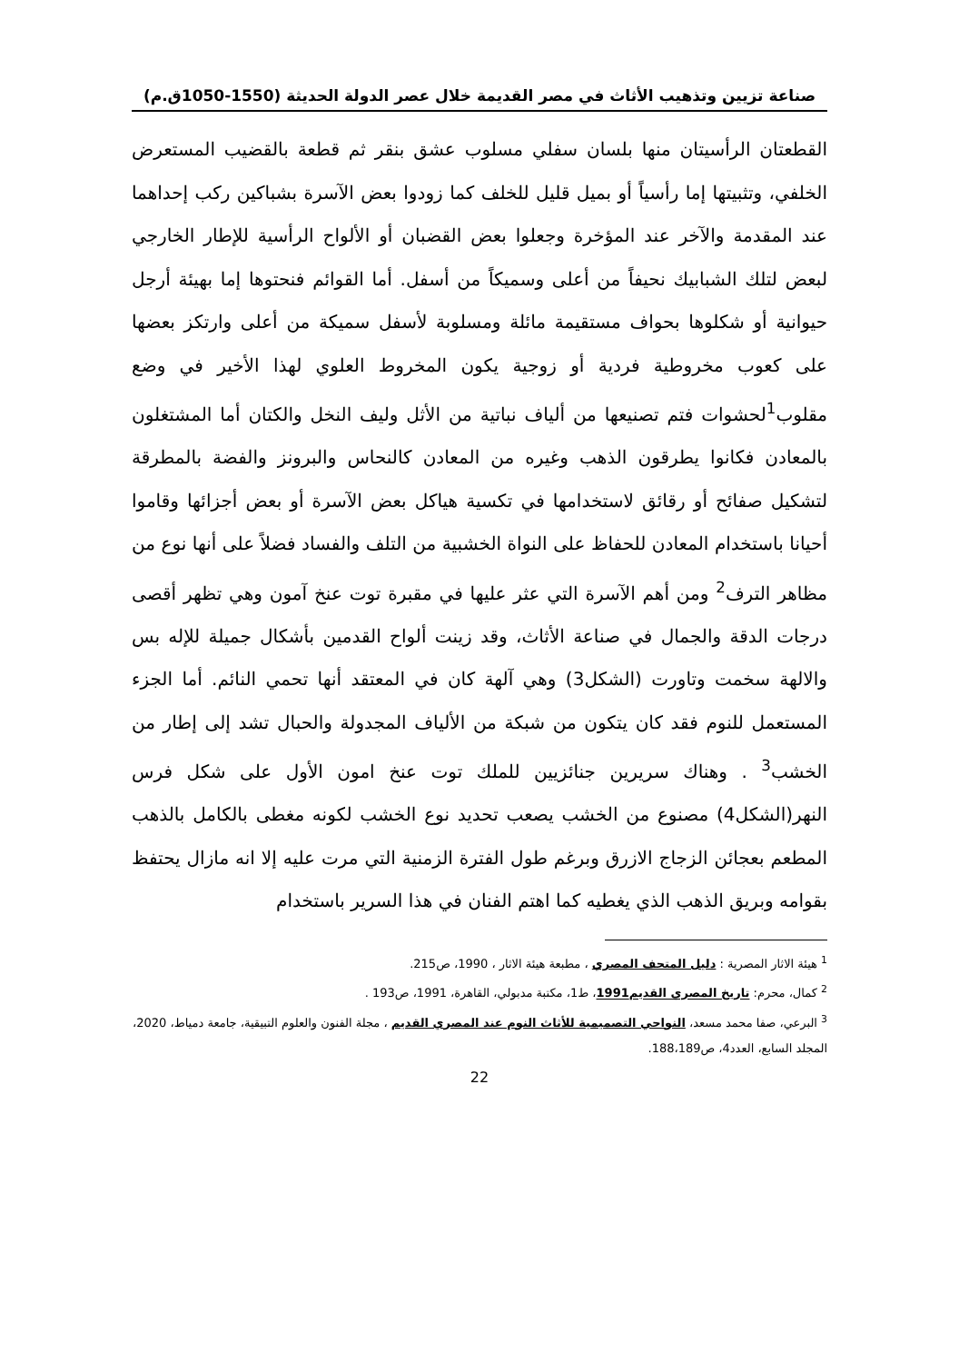صناعة تزيين وتذهيب الأثاث في مصر القديمة خلال عصر الدولة الحديثة (1550-1050ق.م)
القطعتان الرأسيتان منها بلسان سفلي مسلوب عشق بنقر ثم قطعة بالقضيب المستعرض الخلفي، وتثبيتها إما رأسياً أو بميل قليل للخلف كما زودوا بعض الآسرة بشباكين ركب إحداهما عند المقدمة والآخر عند المؤخرة وجعلوا بعض القضبان أو الألواح الرأسية للإطار الخارجي لبعض لتلك الشبابيك نحيفاً من أعلى وسميكاً من أسفل. أما القوائم فنحتوها إما بهيئة أرجل حيوانية أو شكلوها بحواف مستقيمة مائلة ومسلوبة لأسفل سميكة من أعلى وارتكز بعضها على كعوب مخروطية فردية أو زوجية يكون المخروط العلوي لهذا الأخير في وضع مقلوب<sup>1</sup>لحشوات فتم تصنيعها من ألياف نباتية من الأثل وليف النخل والكتان أما المشتغلون بالمعادن فكانوا يطرقون الذهب وغيره من المعادن كالنحاس والبرونز والفضة بالمطرقة لتشكيل صفائح أو رقائق لاستخدامها في تكسية هياكل بعض الآسرة أو بعض أجزائها وقاموا أحيانا باستخدام المعادن للحفاظ على النواة الخشبية من التلف والفساد فضلاً على أنها نوع من مظاهر الترف<sup>2</sup> ومن أهم الآسرة التي عثر عليها في مقبرة توت عنخ آمون وهي تظهر أقصى درجات الدقة والجمال في صناعة الأثاث، وقد زينت ألواح القدمين بأشكال جميلة للإله بس والالهة سخمت وتاورت (الشكل3) وهي آلهة كان في المعتقد أنها تحمي النائم. أما الجزء المستعمل للنوم فقد كان يتكون من شبكة من الألياف المجدولة والحبال تشد إلى إطار من الخشب<sup>3</sup> . وهناك سريرين جنائزيين للملك توت عنخ امون الأول على شكل فرس النهر(الشكل4) مصنوع من الخشب يصعب تحديد نوع الخشب لكونه مغطى بالكامل بالذهب المطعم بعجائن الزجاج الازرق وبرغم طول الفترة الزمنية التي مرت عليه إلا انه مازال يحتفظ بقوامه وبريق الذهب الذي يغطيه كما اهتم الفنان في هذا السرير باستخدام
<sup>1</sup> هيئة الاثار المصرية : دليل المتحف المصري ، مطبعة هيئة الاثار ، 1990، ص215.
<sup>2</sup> كمال، محرم: تاريخ المصري القديم1991، ط1، مكتبة مدبولي، القاهرة، 1991، ص193 .
<sup>3</sup> البرعي، صفا محمد مسعد، النواحي التصميمية للأثاث النوم عند المصري القديم ، مجلة الفنون والعلوم التبيقية، جامعة دمياط، 2020، المجلد السابع، العدد4، ص188،189.
22